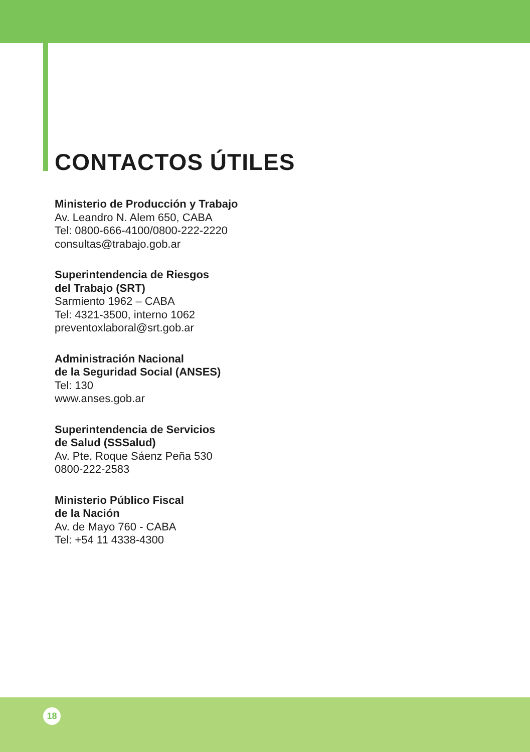CONTACTOS ÚTILES
Ministerio de Producción y Trabajo
Av. Leandro N. Alem 650, CABA
Tel: 0800-666-4100/0800-222-2220
consultas@trabajo.gob.ar
Superintendencia de Riesgos
del Trabajo (SRT)
Sarmiento 1962 – CABA
Tel: 4321-3500, interno 1062
preventoxlaboral@srt.gob.ar
Administración Nacional
de la Seguridad Social (ANSES)
Tel: 130
www.anses.gob.ar
Superintendencia de Servicios
de Salud (SSSalud)
Av. Pte. Roque Sáenz Peña 530
0800-222-2583
Ministerio Público Fiscal
de la Nación
Av. de Mayo 760 - CABA
Tel: +54 11 4338-4300
18